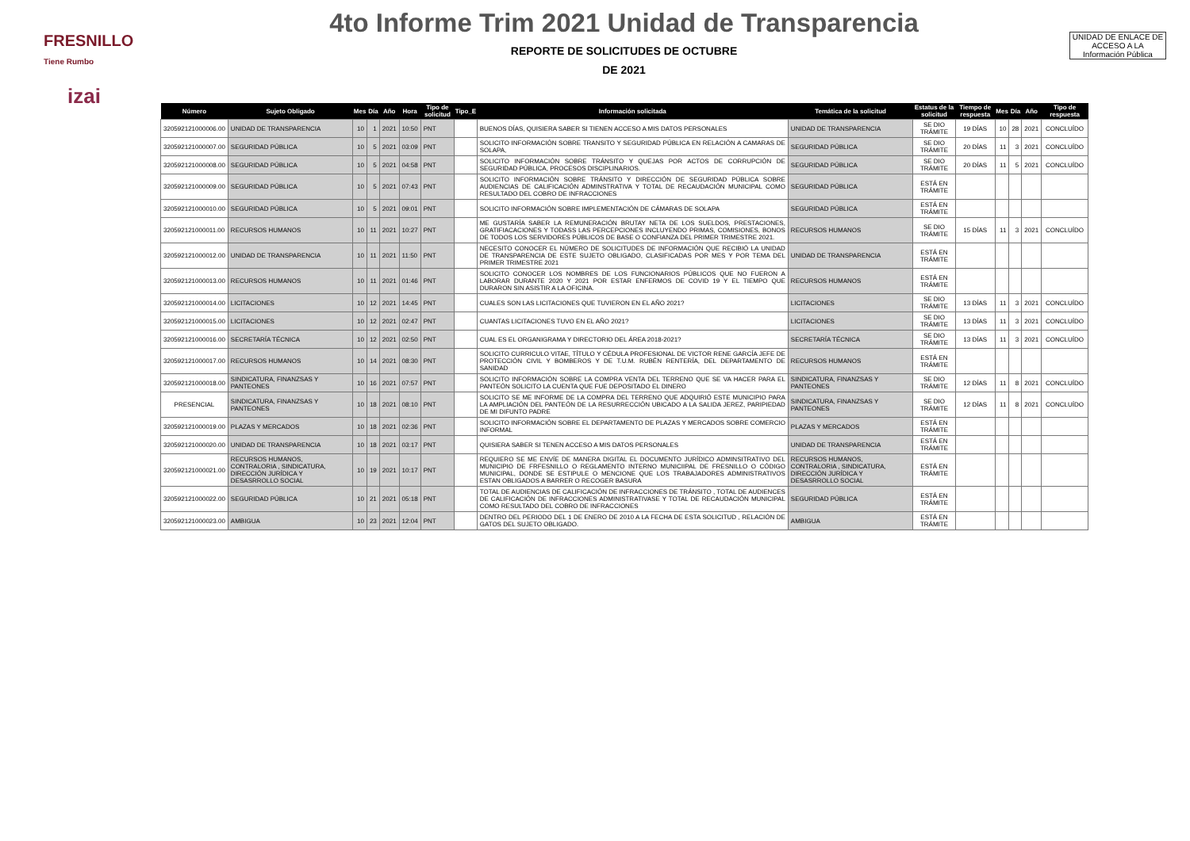FRESNILLO
Tiene Rumbo
4to Informe Trim 2021 Unidad de Transparencia
REPORTE DE SOLICITUDES DE OCTUBRE
DE 2021
izai
UNIDAD DE ENLACE DE ACCESO A LA Información Pública
| Número | Sujeto Obligado | Mes | Día | Año | Hora | Tipo de solicitud | Tipo_E | Información solicitada | Temática de la solicitud | Estatus de la solicitud | Tiempo de respuesta | Mes | Día | Año | Tipo de respuesta |
| --- | --- | --- | --- | --- | --- | --- | --- | --- | --- | --- | --- | --- | --- | --- | --- |
| 320592121000006.00 | UNIDAD DE TRANSPARENCIA | 10 | 1 | 2021 | 10:50 | PNT | | BUENOS DÍAS, QUISIERA SABER SI TIENEN ACCESO A MIS DATOS PERSONALES | UNIDAD DE TRANSPARENCIA | SE DIO TRÁMITE | 19 DÍAS | 10 | 28 | 2021 | CONCLUÍDO |
| 320592121000007.00 | SEGURIDAD PÚBLICA | 10 | 5 | 2021 | 03:09 | PNT | | SOLICITO INFORMACIÓN SOBRE TRANSITO Y SEGURIDAD PÚBLICA EN RELACIÓN A CAMARAS DE SOLAPA, | SEGURIDAD PÚBLICA | SE DIO TRÁMITE | 20 DÍAS | 11 | 3 | 2021 | CONCLUÍDO |
| 320592121000008.00 | SEGURIDAD PÚBLICA | 10 | 5 | 2021 | 04:58 | PNT | | SOLICITO INFORMACIÓN SOBRE TRÁNSITO Y QUEJAS POR ACTOS DE CORRUPCIÓN DE SEGURIDAD PÚBLICA, PROCESOS DISCIPLINARIOS. | SEGURIDAD PÚBLICA | SE DIO TRÁMITE | 20 DÍAS | 11 | 5 | 2021 | CONCLUÍDO |
| 320592121000009.00 | SEGURIDAD PÚBLICA | 10 | 5 | 2021 | 07:43 | PNT | | SOLICITO INFORMACIÓN SOBRE TRÁNSITO Y DIRECCIÓN DE SEGURIDAD PÚBLICA SOBRE AUDIENCIAS DE CALIFICACIÓN ADMINSTRATIVA Y TOTAL DE RECAUDACIÓN MUNICIPAL COMO RESULTADO DEL COBRO DE INFRACCIONES | SEGURIDAD PÚBLICA | ESTÁ EN TRÁMITE | | | | | |
| 320592121000010.00 | SEGURIDAD PÚBLICA | 10 | 5 | 2021 | 09:01 | PNT | | SOLICITO INFORMACIÓN SOBRE IMPLEMENTACIÓN DE CÁMARAS DE SOLAPA | SEGURIDAD PÚBLICA | ESTÁ EN TRÁMITE | | | | | |
| 320592121000011.00 | RECURSOS HUMANOS | 10 | 11 | 2021 | 10:27 | PNT | | ME GUSTARÍA SABER LA REMUNERACIÓN BRUTAY NETA DE LOS SUELDOS, PRESTACIONES, GRATIFIACACIONES Y TODASS LAS PERCEPCIONES INCLUYENDO PRIMAS, COMISIONES, BONOS DE TODOS LOS SERVIDORES PÚBLICOS DE BASE O CONFIANZA DEL PRIMER TRIMESTRE 2021. | RECURSOS HUMANOS | SE DIO TRÁMITE | 15 DÍAS | 11 | 3 | 2021 | CONCLUÍDO |
| 320592121000012.00 | UNIDAD DE TRANSPARENCIA | 10 | 11 | 2021 | 11:50 | PNT | | NECESITO CONOCER EL NÚMERO DE SOLICITUDES DE INFORMACIÓN QUE RECIBIÓ LA UNIDAD DE TRANSPARENCIA DE ESTE SUJETO OBLIGADO, CLASIFICADAS POR MES Y POR TEMA DEL PRIMER TRIMESTRE 2021 | UNIDAD DE TRANSPARENCIA | ESTÁ EN TRÁMITE | | | | | |
| 320592121000013.00 | RECURSOS HUMANOS | 10 | 11 | 2021 | 01:46 | PNT | | SOLICITO CONOCER LOS NOMBRES DE LOS FUNCIONARIOS PÚBLICOS QUE NO FUERON A LABORAR DURANTE 2020 Y 2021 POR ESTAR ENFERMOS DE COVID 19 Y EL TIEMPO QUE DURARON SIN ASISTIR A LA OFICINA. | RECURSOS HUMANOS | ESTÁ EN TRÁMITE | | | | | |
| 320592121000014.00 | LICITACIONES | 10 | 12 | 2021 | 14:45 | PNT | | CUALES SON LAS LICITACIONES QUE TUVIERON EN EL AÑO 2021? | LICITACIONES | SE DIO TRÁMITE | 13 DÍAS | 11 | 3 | 2021 | CONCLUÍDO |
| 320592121000015.00 | LICITACIONES | 10 | 12 | 2021 | 02:47 | PNT | | CUANTAS LICITACIONES TUVO EN EL AÑO 2021? | LICITACIONES | SE DIO TRÁMITE | 13 DÍAS | 11 | 3 | 2021 | CONCLUÍDO |
| 320592121000016.00 | SECRETARÍA TÉCNICA | 10 | 12 | 2021 | 02:50 | PNT | | CUAL ES EL ORGANIGRAMA Y DIRECTORIO DEL ÁREA 2018-2021? | SECRETARÍA TÉCNICA | SE DIO TRÁMITE | 13 DÍAS | 11 | 3 | 2021 | CONCLUÍDO |
| 320592121000017.00 | RECURSOS HUMANOS | 10 | 14 | 2021 | 08:30 | PNT | | SOLICITO CURRICULO VITAE, TÍTULO Y CÉDULA PROFESIONAL DE VICTOR RENE GARCÍA JEFE DE PROTECCIÓN CIVIL Y BOMBEROS Y DE T.U.M. RUBÉN RENTERÍA, DEL DEPARTAMENTO DE SANIDAD | RECURSOS HUMANOS | ESTÁ EN TRÁMITE | | | | | |
| 320592121000018.00 | SINDICATURA, FINANZSAS Y PANTEONES | 10 | 16 | 2021 | 07:57 | PNT | | SOLICITO INFORMACIÓN SOBRE LA COMPRA VENTA DEL TERRENO QUE SE VA HACER PARA EL PANTEÓN SOLICITO LA CUENTA QUE FUE DEPOSITADO EL DINERO | SINDICATURA, FINANZSAS Y PANTEONES | SE DIO TRÁMITE | 12 DÍAS | 11 | 8 | 2021 | CONCLUÍDO |
| PRESENCIAL | SINDICATURA, FINANZSAS Y PANTEONES | 10 | 18 | 2021 | 08:10 | PNT | | SOLICITO SE ME INFORME DE LA COMPRA DEL TERRENO QUE ADQUIRIÓ ESTE MUNICIPIO PARA LA AMPLIACIÓN DEL PANTEÓN DE LA RESURRECCIÓN UBICADO A LA SALIDA JEREZ, PARIPIEDAD DE MI DIFUNTO PADRE | SINDICATURA, FINANZSAS Y PANTEONES | SE DIO TRÁMITE | 12 DÍAS | 11 | 8 | 2021 | CONCLUÍDO |
| 320592121000019.00 | PLAZAS Y MERCADOS | 10 | 18 | 2021 | 02:36 | PNT | | SOLICITO INFORMACIÓN SOBRE EL DEPARTAMENTO DE PLAZAS Y MERCADOS SOBRE COMERCIO INFORMAL | PLAZAS Y MERCADOS | ESTÁ EN TRÁMITE | | | | | |
| 320592121000020.00 | UNIDAD DE TRANSPARENCIA | 10 | 18 | 2021 | 03:17 | PNT | | QUISIERA SABER SI TENEN ACCESO A MIS DATOS PERSONALES | UNIDAD DE TRANSPARENCIA | ESTÁ EN TRÁMITE | | | | | |
| 320592121000021.00 | RECURSOS HUMANOS, CONTRALORIA , SINDICATURA, DIRECCIÓN JURÍDICA Y DESASRROLLO SOCIAL | 10 | 19 | 2021 | 10:17 | PNT | | REQUIERO SE ME ENVÍE DE MANERA DIGITAL EL DOCUMENTO JURÍDICO ADMINSITRATIVO DEL MUNICIPIO DE FRFESNILLO O REGLAMENTO INTERNO MUNICIIPAL DE FRESNILLO O CÓDIGO MUNICIPAL, DONDE SE ESTIPULE O MENCIONE QUE LOS TRABAJADORES ADMINISTRATIVOS ESTAN OBLIGADOS A BARRER O RECOGER BASURA | RECURSOS HUMANOS, CONTRALORIA , SINDICATURA, DIRECCIÓN JURÍDICA Y DESASRROLLO SOCIAL | ESTÁ EN TRÁMITE | | | | | |
| 320592121000022.00 | SEGURIDAD PÚBLICA | 10 | 21 | 2021 | 05:18 | PNT | | TOTAL DE AUDIENCIAS DE CALIFICACIÓN DE INFRACCIONES DE TRÁNSITO , TOTAL DE AUDIENCES DE CALIFICACIÓN DE INFRACCIONES ADMINISTRATIVASE Y TOTAL DE RECAUDACIÓN MUNICIPAL COMO RESULTADO DEL COBRO DE INFRACCIONES | SEGURIDAD PÚBLICA | ESTÁ EN TRÁMITE | | | | | |
| 320592121000023.00 | AMBIGUA | 10 | 23 | 2021 | 12:04 | PNT | | DENTRO DEL PERIODO DEL 1 DE ENERO DE 2010 A LA FECHA DE ESTA SOLICITUD , RELACIÓN DE GATOS DEL SUJETO OBLIGADO. | AMBIGUA | ESTÁ EN TRÁMITE | | | | | |